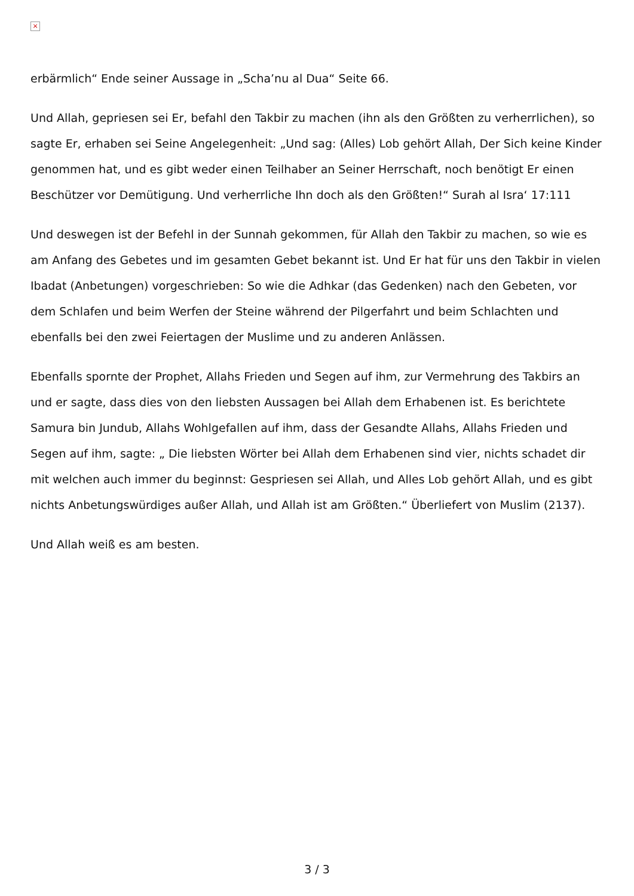×
erbärmlich“ Ende seiner Aussage in „Scha’nu al Dua“ Seite 66.
Und Allah, gepriesen sei Er, befahl den Takbir zu machen (ihn als den Größten zu verherrlichen), so sagte Er, erhaben sei Seine Angelegenheit: „Und sag: (Alles) Lob gehört Allah, Der Sich keine Kinder genommen hat, und es gibt weder einen Teilhaber an Seiner Herrschaft, noch benötigt Er einen Beschützer vor Demütigung. Und verherrliche Ihn doch als den Größten!“ Surah al Isra‘ 17:111
Und deswegen ist der Befehl in der Sunnah gekommen, für Allah den Takbir zu machen, so wie es am Anfang des Gebetes und im gesamten Gebet bekannt ist. Und Er hat für uns den Takbir in vielen Ibadat (Anbetungen) vorgeschrieben: So wie die Adhkar (das Gedenken) nach den Gebeten, vor dem Schlafen und beim Werfen der Steine während der Pilgerfahrt und beim Schlachten und ebenfalls bei den zwei Feiertagen der Muslime und zu anderen Anlässen.
Ebenfalls spornte der Prophet, Allahs Frieden und Segen auf ihm, zur Vermehrung des Takbirs an und er sagte, dass dies von den liebsten Aussagen bei Allah dem Erhabenen ist. Es berichtete Samura bin Jundub, Allahs Wohlgefallen auf ihm, dass der Gesandte Allahs, Allahs Frieden und Segen auf ihm, sagte: „ Die liebsten Wörter bei Allah dem Erhabenen sind vier, nichts schadet dir mit welchen auch immer du beginnst: Gespriesen sei Allah, und Alles Lob gehört Allah, und es gibt nichts Anbetungswürdiges außer Allah, und Allah ist am Größten.“ Überliefert von Muslim (2137).
Und Allah weiß es am besten.
3 / 3